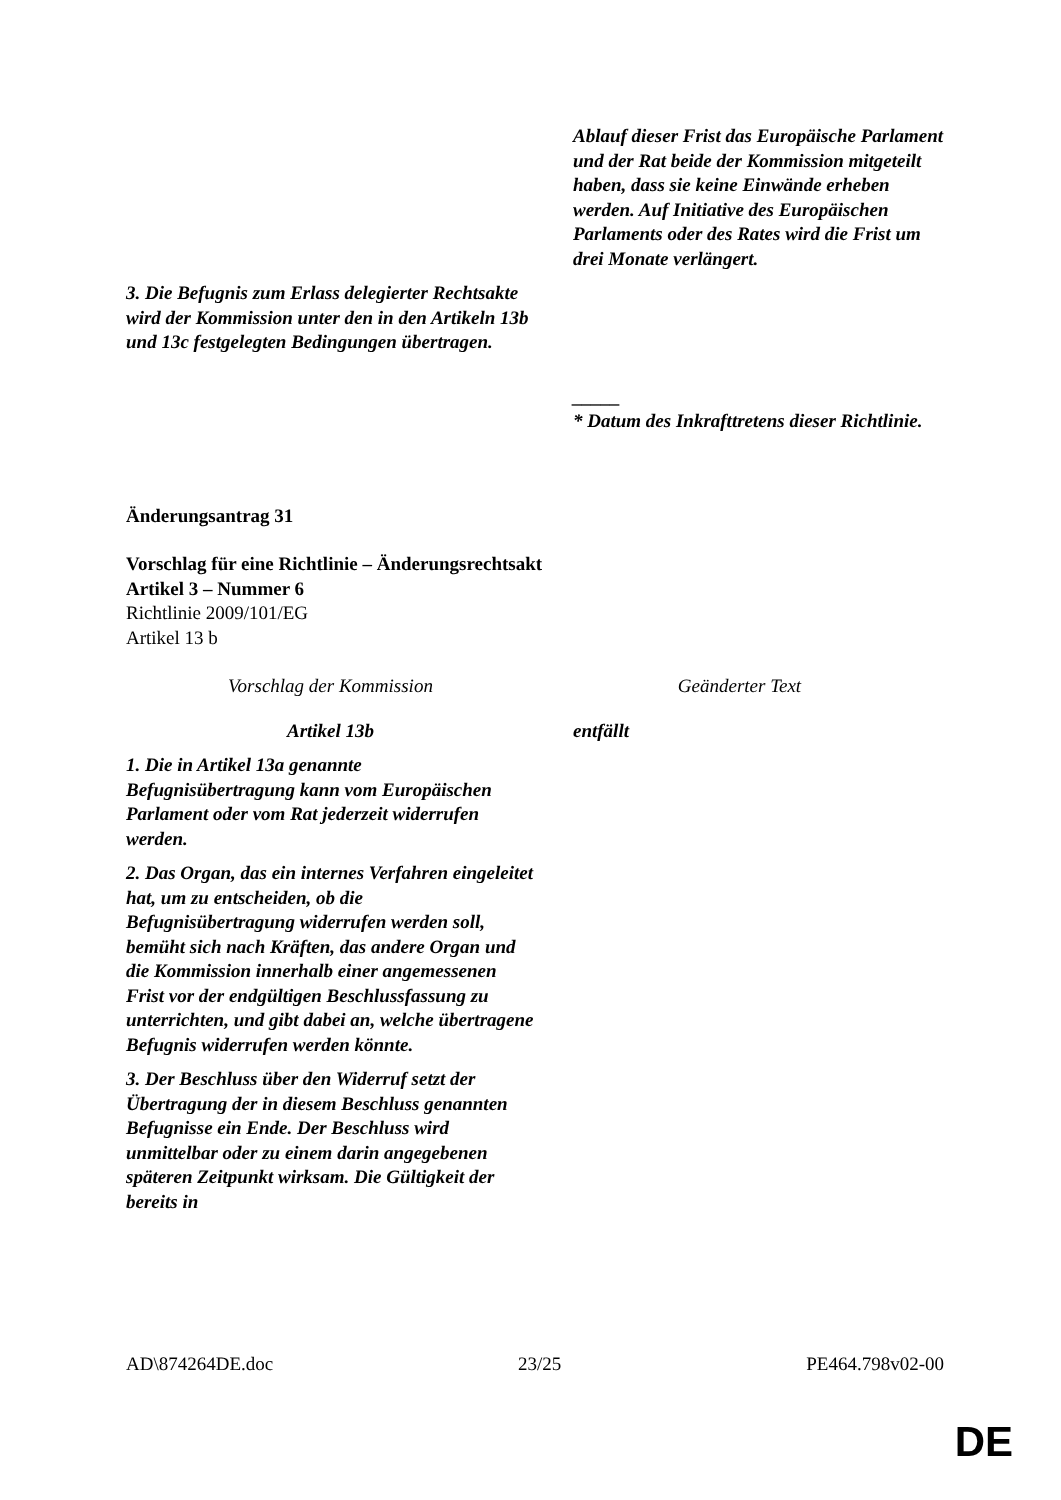| | Ablauf dieser Frist das Europäische Parlament und der Rat beide der Kommission mitgeteilt haben, dass sie keine Einwände erheben werden. Auf Initiative des Europäischen Parlaments oder des Rates wird die Frist um drei Monate verlängert. |
| 3. Die Befugnis zum Erlass delegierter Rechtsakte wird der Kommission unter den in den Artikeln 13b und 13c festgelegten Bedingungen übertragen. | |
| | _____ * Datum des Inkrafttretens dieser Richtlinie. |
Änderungsantrag 31
Vorschlag für eine Richtlinie – Änderungsrechtsakt
Artikel 3 – Nummer 6
Richtlinie 2009/101/EG
Artikel 13 b
| Vorschlag der Kommission | Geänderter Text |
| Artikel 13b | entfällt |
| 1. Die in Artikel 13a genannte Befugnisübertragung kann vom Europäischen Parlament oder vom Rat jederzeit widerrufen werden. 2. Das Organ, das ein internes Verfahren eingeleitet hat, um zu entscheiden, ob die Befugnisübertragung widerrufen werden soll, bemüht sich nach Kräften, das andere Organ und die Kommission innerhalb einer angemessenen Frist vor der endgültigen Beschlussfassung zu unterrichten, und gibt dabei an, welche übertragene Befugnis widerrufen werden könnte. 3. Der Beschluss über den Widerruf setzt der Übertragung der in diesem Beschluss genannten Befugnisse ein Ende. Der Beschluss wird unmittelbar oder zu einem darin angegebenen späteren Zeitpunkt wirksam. Die Gültigkeit der bereits in | |
AD\874264DE.doc 23/25 PE464.798v02-00
DE